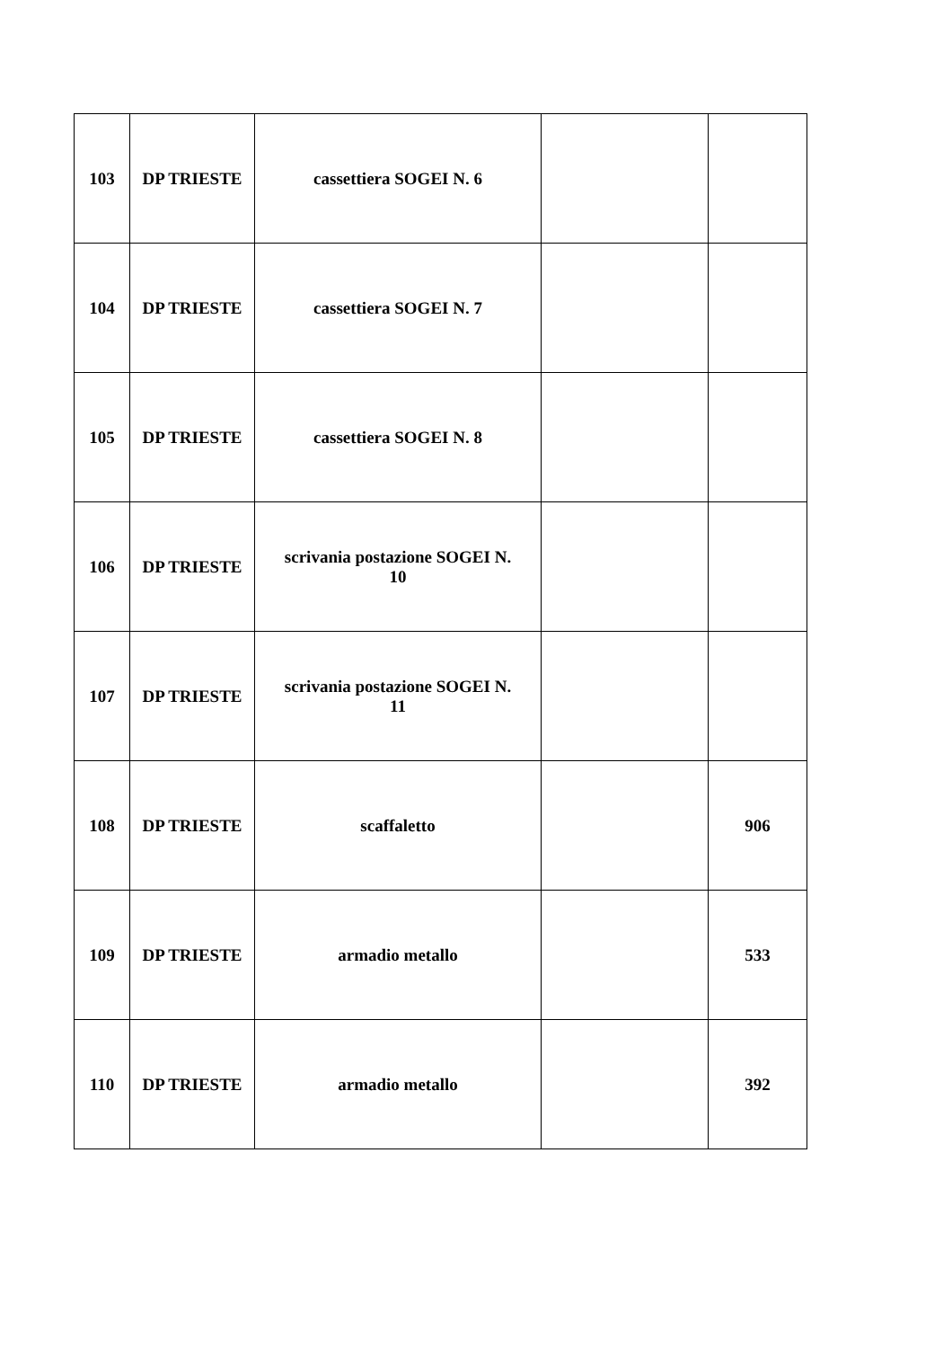| 103 | DP TRIESTE | cassettiera SOGEI N. 6 | | |
| 104 | DP TRIESTE | cassettiera SOGEI N. 7 | | |
| 105 | DP TRIESTE | cassettiera SOGEI N. 8 | | |
| 106 | DP TRIESTE | scrivania postazione SOGEI N. 10 | | |
| 107 | DP TRIESTE | scrivania postazione SOGEI N. 11 | | |
| 108 | DP TRIESTE | scaffaletto | | 906 |
| 109 | DP TRIESTE | armadio metallo | | 533 |
| 110 | DP TRIESTE | armadio metallo | | 392 |